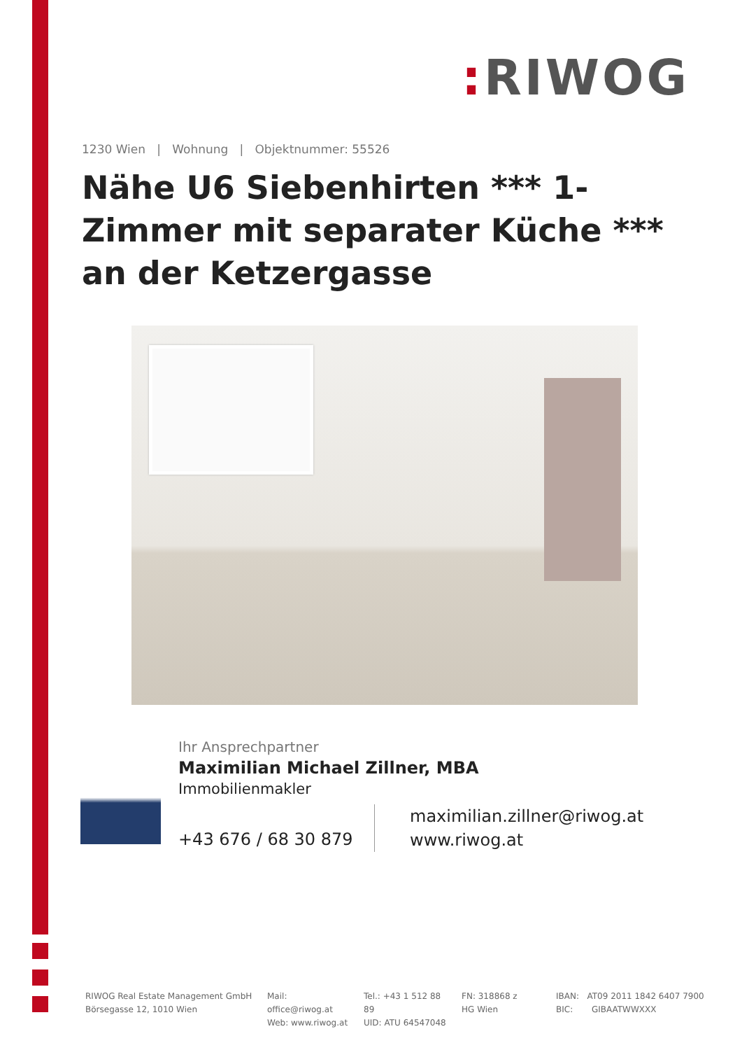: RIWOG
1230 Wien | Wohnung | Objektnummer: 55526
Nähe U6 Siebenhirten *** 1-Zimmer mit separater Küche *** an der Ketzergasse
Ihr Ansprechpartner
Maximilian Michael Zillner, MBA
Immobilienmakler
+43 676 / 68 30 879
maximilian.zillner@riwog.at
www.riwog.at
RIWOG Real Estate Management GmbH
Börsegasse 12, 1010 Wien
Mail: office@riwog.at
Web: www.riwog.at
Tel.: +43 1 512 88 89
UID: ATU 64547048
FN: 318868 z
HG Wien
IBAN: AT09 2011 1842 6407 7900
BIC: GIBAATWWXXX